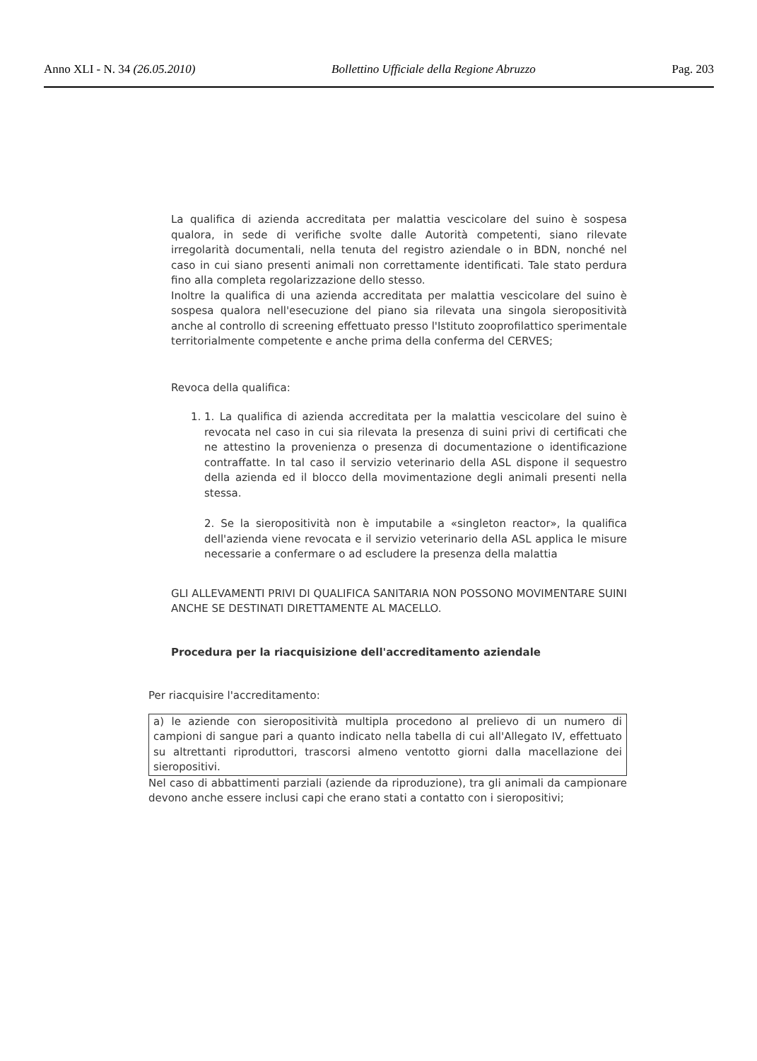Anno XLI - N. 34 (26.05.2010) Bollettino Ufficiale della Regione Abruzzo Pag. 203
La qualifica di azienda accreditata per malattia vescicolare del suino è sospesa qualora, in sede di verifiche svolte dalle Autorità competenti, siano rilevate irregolarità documentali, nella tenuta del registro aziendale o in BDN, nonché nel caso in cui siano presenti animali non correttamente identificati. Tale stato perdura fino alla completa regolarizzazione dello stesso.
Inoltre la qualifica di una azienda accreditata per malattia vescicolare del suino è sospesa qualora nell'esecuzione del piano sia rilevata una singola sieropositività anche al controllo di screening effettuato presso l'Istituto zooprofilattico sperimentale territorialmente competente e anche prima della conferma del CERVES;
Revoca della qualifica:
1. 1. La qualifica di azienda accreditata per la malattia vescicolare del suino è revocata nel caso in cui sia rilevata la presenza di suini privi di certificati che ne attestino la provenienza o presenza di documentazione o identificazione contraffatte. In tal caso il servizio veterinario della ASL dispone il sequestro della azienda ed il blocco della movimentazione degli animali presenti nella stessa.
2. Se la sieropositività non è imputabile a «singleton reactor», la qualifica dell'azienda viene revocata e il servizio veterinario della ASL applica le misure necessarie a confermare o ad escludere la presenza della malattia
GLI ALLEVAMENTI PRIVI DI QUALIFICA SANITARIA NON POSSONO MOVIMENTARE SUINI ANCHE SE DESTINATI DIRETTAMENTE AL MACELLO.
Procedura per la riacquisizione dell'accreditamento aziendale
Per riacquisire l'accreditamento:
a) le aziende con sieropositività multipla procedono al prelievo di un numero di campioni di sangue pari a quanto indicato nella tabella di cui all'Allegato IV, effettuato su altrettanti riproduttori, trascorsi almeno ventotto giorni dalla macellazione dei sieropositivi.
Nel caso di abbattimenti parziali (aziende da riproduzione), tra gli animali da campionare devono anche essere inclusi capi che erano stati a contatto con i sieropositivi;